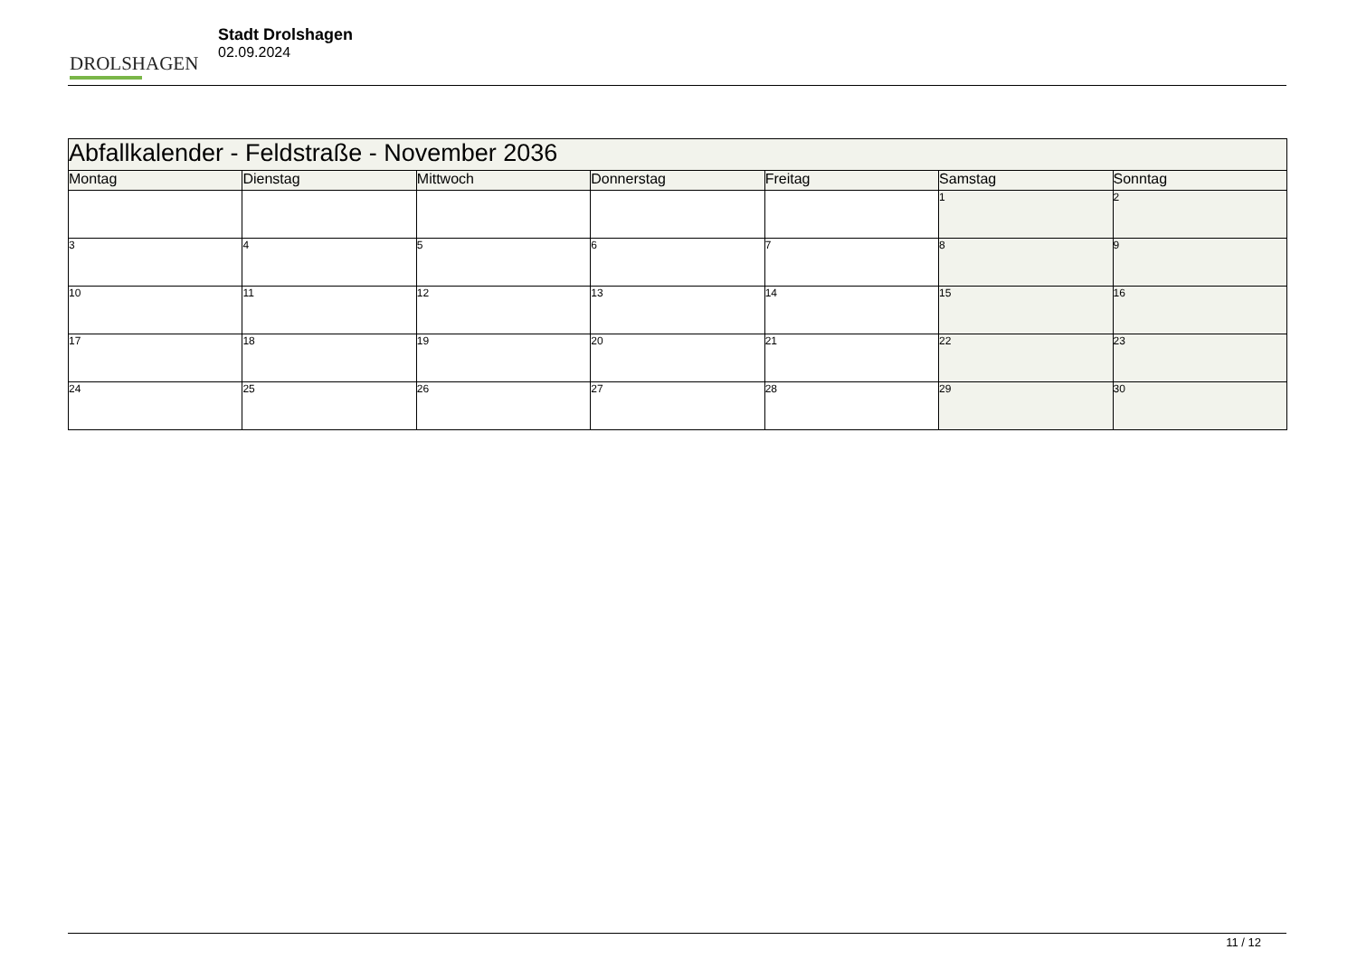DROLSHAGEN
Stadt Drolshagen
02.09.2024
| Abfallkalender - Feldstraße - November 2036 | | | | | | |
| --- | --- | --- | --- | --- | --- | --- |
| Montag | Dienstag | Mittwoch | Donnerstag | Freitag | Samstag | Sonntag |
| | | | | | 1 | 2 |
| 3 | 4 | 5 | 6 | 7 | 8 | 9 |
| 10 | 11 | 12 | 13 | 14 | 15 | 16 |
| 17 | 18 | 19 | 20 | 21 | 22 | 23 |
| 24 | 25 | 26 | 27 | 28 | 29 | 30 |
11 / 12